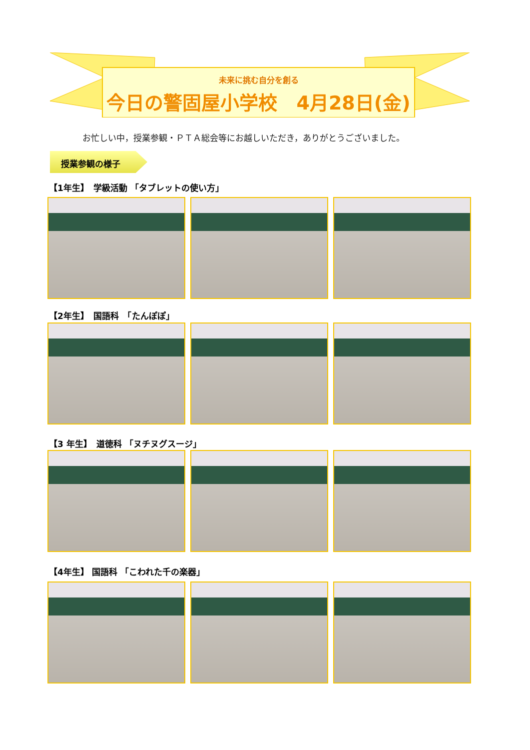未来に挑む自分を創る
今日の警固屋小学校　4月28日(金)
お忙しい中，授業参観・ＰＴＡ総会等にお越しいただき，ありがとうございました。
授業参観の様子
【1年生】　学級活動 「タブレットの使い方」
【2年生】　国語科　「たんぽぽ」
【3 年生】　道徳科 「ヌチヌグスージ」
【4年生】 国語科 「こわれた千の楽器」